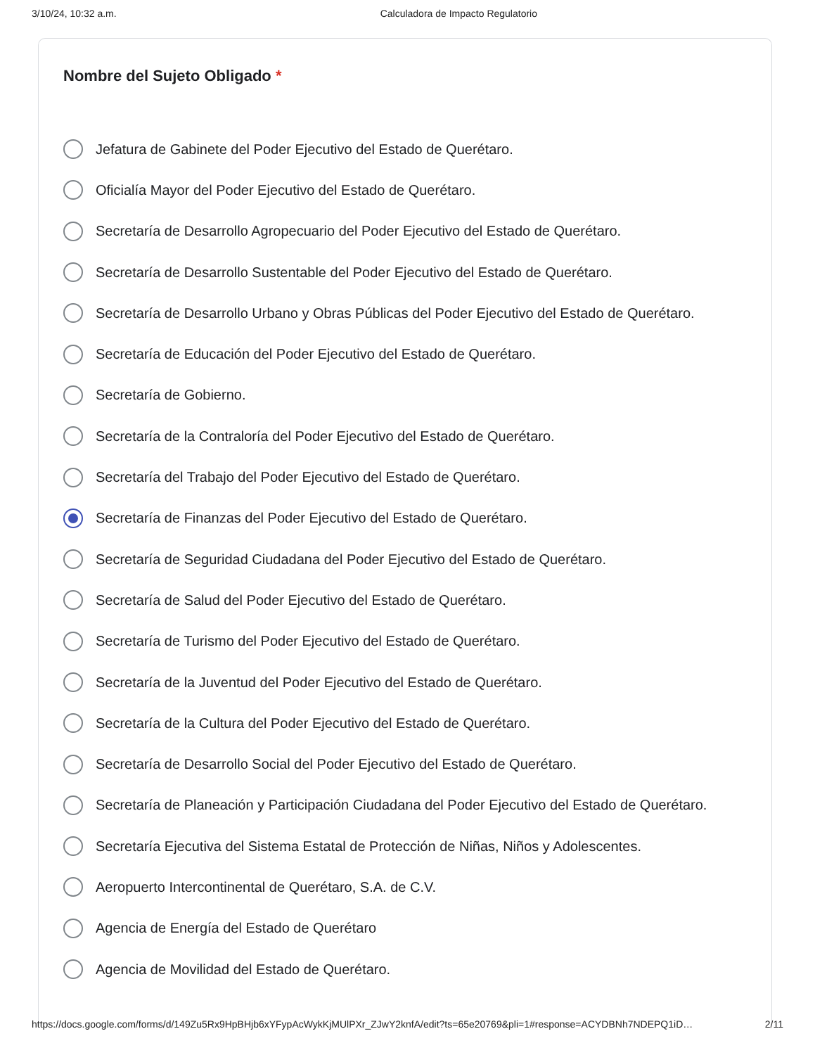3/10/24, 10:32 a.m. Calculadora de Impacto Regulatorio
Nombre del Sujeto Obligado *
Jefatura de Gabinete del Poder Ejecutivo del Estado de Querétaro.
Oficialía Mayor del Poder Ejecutivo del Estado de Querétaro.
Secretaría de Desarrollo Agropecuario del Poder Ejecutivo del Estado de Querétaro.
Secretaría de Desarrollo Sustentable del Poder Ejecutivo del Estado de Querétaro.
Secretaría de Desarrollo Urbano y Obras Públicas del Poder Ejecutivo del Estado de Querétaro.
Secretaría de Educación del Poder Ejecutivo del Estado de Querétaro.
Secretaría de Gobierno.
Secretaría de la Contraloría del Poder Ejecutivo del Estado de Querétaro.
Secretaría del Trabajo del Poder Ejecutivo del Estado de Querétaro.
Secretaría de Finanzas del Poder Ejecutivo del Estado de Querétaro.
Secretaría de Seguridad Ciudadana del Poder Ejecutivo del Estado de Querétaro.
Secretaría de Salud del Poder Ejecutivo del Estado de Querétaro.
Secretaría de Turismo del Poder Ejecutivo del Estado de Querétaro.
Secretaría de la Juventud del Poder Ejecutivo del Estado de Querétaro.
Secretaría de la Cultura del Poder Ejecutivo del Estado de Querétaro.
Secretaría de Desarrollo Social del Poder Ejecutivo del Estado de Querétaro.
Secretaría de Planeación y Participación Ciudadana del Poder Ejecutivo del Estado de Querétaro.
Secretaría Ejecutiva del Sistema Estatal de Protección de Niñas, Niños y Adolescentes.
Aeropuerto Intercontinental de Querétaro, S.A. de C.V.
Agencia de Energía del Estado de Querétaro
Agencia de Movilidad del Estado de Querétaro.
https://docs.google.com/forms/d/149Zu5Rx9HpBHjb6xYFypAcWykKjMUlPXr_ZJwY2knfA/edit?ts=65e20769&pli=1#response=ACYDBNh7NDEPQ1iD… 2/11